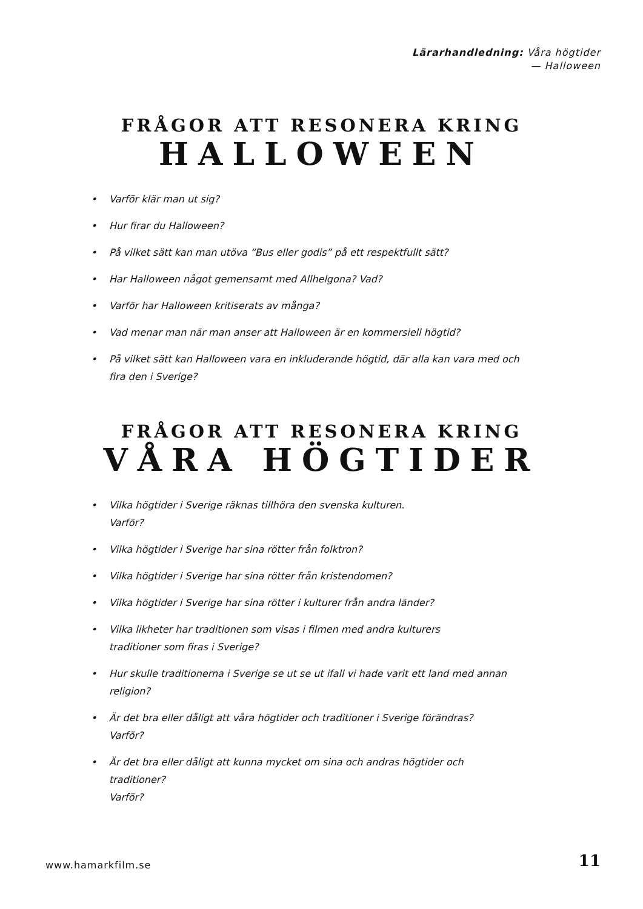Lärarhandledning: Våra högtider
— Halloween
FRÅGOR ATT RESONERA KRING
HALLOWEEN
• Varför klär man ut sig?
• Hur firar du Halloween?
• På vilket sätt kan man utöva “Bus eller godis” på ett respektfullt sätt?
• Har Halloween något gemensamt med Allhelgona? Vad?
• Varför har Halloween kritiserats av många?
• Vad menar man när man anser att Halloween är en kommersiell högtid?
• På vilket sätt kan Halloween vara en inkluderande högtid, där alla kan vara med och fira den i Sverige?
FRÅGOR ATT RESONERA KRING
VÅRA HÖGTIDER
• Vilka högtider i Sverige räknas tillhöra den svenska kulturen.
Varför?
• Vilka högtider i Sverige har sina rötter från folktron?
• Vilka högtider i Sverige har sina rötter från kristendomen?
• Vilka högtider i Sverige har sina rötter i kulturer från andra länder?
• Vilka likheter har traditionen som visas i filmen med andra kulturers
traditioner som firas i Sverige?
• Hur skulle traditionerna i Sverige se ut se ut ifall vi hade varit ett land med annan religion?
• Är det bra eller dåligt att våra högtider och traditioner i Sverige förändras?
Varför?
• Är det bra eller dåligt att kunna mycket om sina och andras högtider och traditioner?
Varför?
www.hamarkfilm.se 11